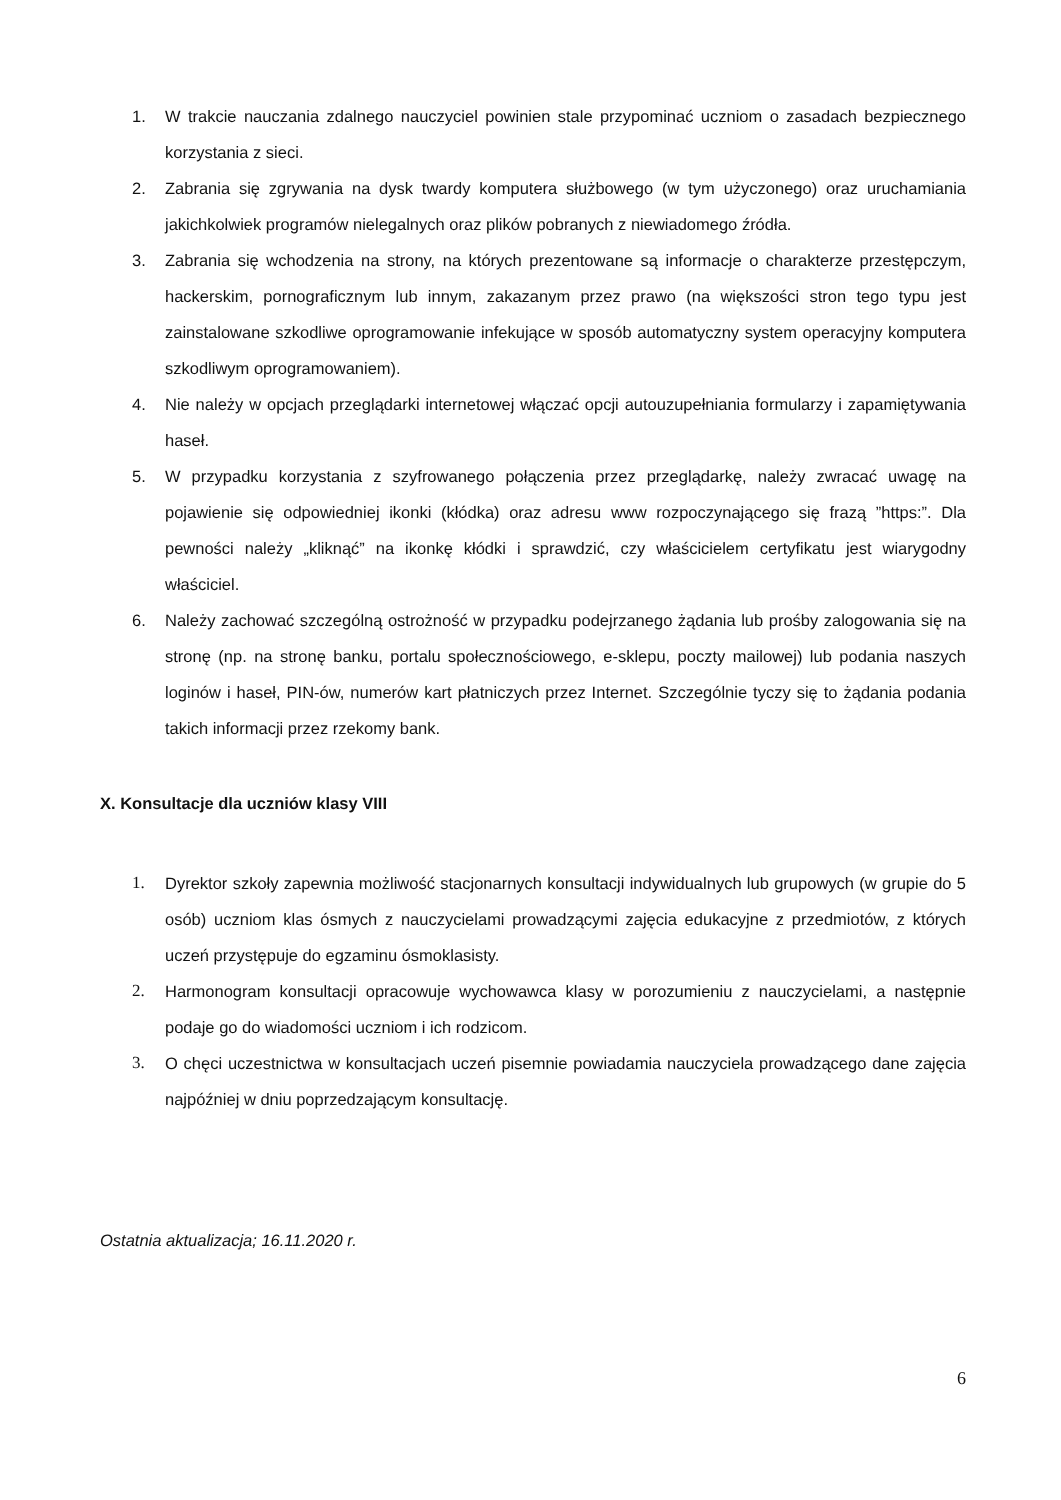1. W trakcie nauczania zdalnego nauczyciel powinien stale przypominać uczniom o zasadach bezpiecznego korzystania z sieci.
2. Zabrania się zgrywania na dysk twardy komputera służbowego (w tym użyczonego) oraz uruchamiania jakichkolwiek programów nielegalnych oraz plików pobranych z niewiadomego źródła.
3. Zabrania się wchodzenia na strony, na których prezentowane są informacje o charakterze przestępczym, hackerskim, pornograficznym lub innym, zakazanym przez prawo (na większości stron tego typu jest zainstalowane szkodliwe oprogramowanie infekujące w sposób automatyczny system operacyjny komputera szkodliwym oprogramowaniem).
4. Nie należy w opcjach przeglądarki internetowej włączać opcji autouzupełniania formularzy i zapamiętywania haseł.
5. W przypadku korzystania z szyfrowanego połączenia przez przeglądarkę, należy zwracać uwagę na pojawienie się odpowiedniej ikonki (kłódka) oraz adresu www rozpoczynającego się frazą ”https:”. Dla pewności należy „kliknąć” na ikonkę kłódki i sprawdzić, czy właścicielem certyfikatu jest wiarygodny właściciel.
6. Należy zachować szczególną ostrożność w przypadku podejrzanego żądania lub prośby zalogowania się na stronę (np. na stronę banku, portalu społecznościowego, e-sklepu, poczty mailowej) lub podania naszych loginów i haseł, PIN-ów, numerów kart płatniczych przez Internet. Szczególnie tyczy się to żądania podania takich informacji przez rzekomy bank.
X. Konsultacje dla uczniów klasy VIII
1. Dyrektor szkoły zapewnia możliwość stacjonarnych konsultacji indywidualnych lub grupowych (w grupie do 5 osób) uczniom klas ósmych z nauczycielami prowadzącymi zajęcia edukacyjne z przedmiotów, z których uczeń przystępuje do egzaminu ósmoklasisty.
2. Harmonogram konsultacji opracowuje wychowawca klasy w porozumieniu z nauczycielami, a następnie podaje go do wiadomości uczniom i ich rodzicom.
3. O chęci uczestnictwa w konsultacjach uczeń pisemnie powiadamia nauczyciela prowadzącego dane zajęcia najpóźniej w dniu poprzedzającym konsultację.
Ostatnia aktualizacja; 16.11.2020 r.
6